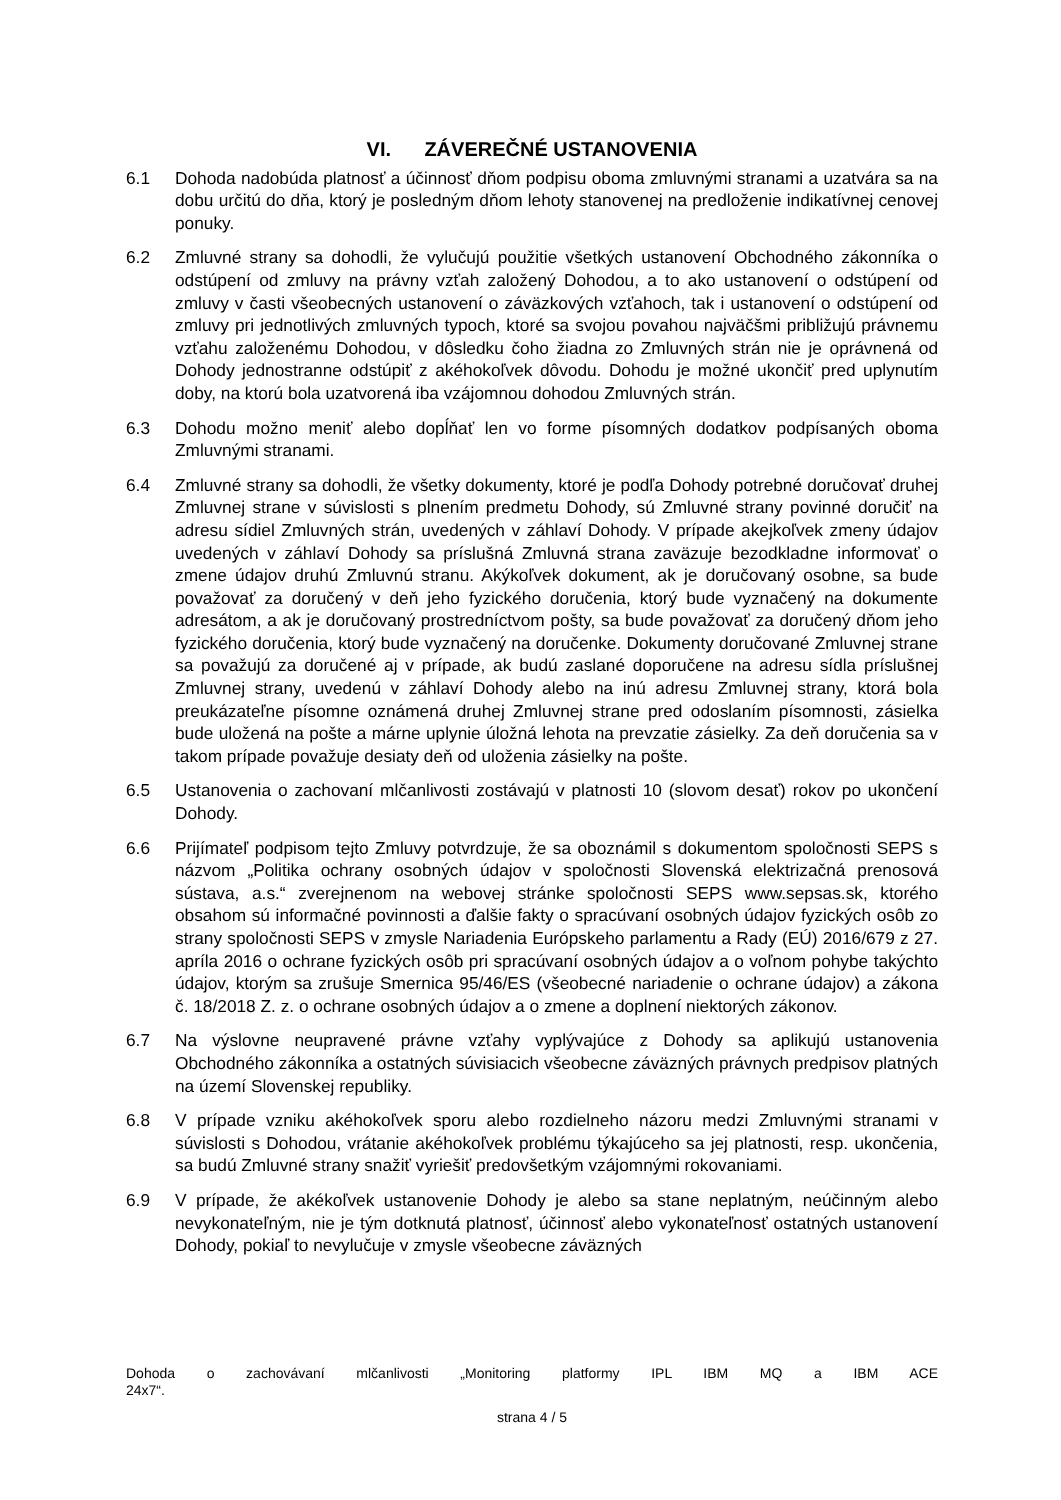VI. ZÁVEREČNÉ USTANOVENIA
6.1 Dohoda nadobúda platnosť a účinnosť dňom podpisu oboma zmluvnými stranami a uzatvára sa na dobu určitú do dňa, ktorý je posledným dňom lehoty stanovenej na predloženie indikatívnej cenovej ponuky.
6.2 Zmluvné strany sa dohodli, že vylučujú použitie všetkých ustanovení Obchodného zákonníka o odstúpení od zmluvy na právny vzťah založený Dohodou, a to ako ustanovení o odstúpení od zmluvy v časti všeobecných ustanovení o záväzkových vzťahoch, tak i ustanovení o odstúpení od zmluvy pri jednotlivých zmluvných typoch, ktoré sa svojou povahou najväčšmi približujú právnemu vzťahu založenému Dohodou, v dôsledku čoho žiadna zo Zmluvných strán nie je oprávnená od Dohody jednostranne odstúpiť z akéhokoľvek dôvodu. Dohodu je možné ukončiť pred uplynutím doby, na ktorú bola uzatvorená iba vzájomnou dohodou Zmluvných strán.
6.3 Dohodu možno meniť alebo dopĺňať len vo forme písomných dodatkov podpísaných oboma Zmluvnými stranami.
6.4 Zmluvné strany sa dohodli, že všetky dokumenty, ktoré je podľa Dohody potrebné doručovať druhej Zmluvnej strane v súvislosti s plnením predmetu Dohody, sú Zmluvné strany povinné doručiť na adresu sídiel Zmluvných strán, uvedených v záhlaví Dohody. V prípade akejkoľvek zmeny údajov uvedených v záhlaví Dohody sa príslušná Zmluvná strana zaväzuje bezodkladne informovať o zmene údajov druhú Zmluvnú stranu. Akýkoľvek dokument, ak je doručovaný osobne, sa bude považovať za doručený v deň jeho fyzického doručenia, ktorý bude vyznačený na dokumente adresátom, a ak je doručovaný prostredníctvom pošty, sa bude považovať za doručený dňom jeho fyzického doručenia, ktorý bude vyznačený na doručenke. Dokumenty doručované Zmluvnej strane sa považujú za doručené aj v prípade, ak budú zaslané doporučene na adresu sídla príslušnej Zmluvnej strany, uvedenú v záhlaví Dohody alebo na inú adresu Zmluvnej strany, ktorá bola preukázateľne písomne oznámená druhej Zmluvnej strane pred odoslaním písomnosti, zásielka bude uložená na pošte a márne uplynie úložná lehota na prevzatie zásielky. Za deň doručenia sa v takom prípade považuje desiaty deň od uloženia zásielky na pošte.
6.5 Ustanovenia o zachovaní mlčanlivosti zostávajú v platnosti 10 (slovom desať) rokov po ukončení Dohody.
6.6 Prijímateľ podpisom tejto Zmluvy potvrdzuje, že sa oboznámil s dokumentom spoločnosti SEPS s názvom „Politika ochrany osobných údajov v spoločnosti Slovenská elektrizačná prenosová sústava, a.s.“ zverejnenom na webovej stránke spoločnosti SEPS www.sepsas.sk, ktorého obsahom sú informačné povinnosti a ďalšie fakty o spracúvaní osobných údajov fyzických osôb zo strany spoločnosti SEPS v zmysle Nariadenia Európskeho parlamentu a Rady (EÚ) 2016/679 z 27. apríla 2016 o ochrane fyzických osôb pri spracúvaní osobných údajov a o voľnom pohybe takýchto údajov, ktorým sa zrušuje Smernica 95/46/ES (všeobecné nariadenie o ochrane údajov) a zákona č. 18/2018 Z. z. o ochrane osobných údajov a o zmene a doplnení niektorých zákonov.
6.7 Na výslovne neupravené právne vzťahy vyplývajúce z Dohody sa aplikujú ustanovenia Obchodného zákonníka a ostatných súvisiacich všeobecne záväzných právnych predpisov platných na území Slovenskej republiky.
6.8 V prípade vzniku akéhokoľvek sporu alebo rozdielneho názoru medzi Zmluvnými stranami v súvislosti s Dohodou, vrátanie akéhokoľvek problému týkajúceho sa jej platnosti, resp. ukončenia, sa budú Zmluvné strany snažiť vyriešiť predovšetkým vzájomnými rokovaniami.
6.9 V prípade, že akékoľvek ustanovenie Dohody je alebo sa stane neplatným, neúčinným alebo nevykonateľným, nie je tým dotknutá platnosť, účinnosť alebo vykonateľnosť ostatných ustanovení Dohody, pokiaľ to nevylučuje v zmysle všeobecne záväzných
Dohoda o zachovávaní mlčanlivosti „Monitoring platformy IPL IBM MQ a IBM ACE
24x7“.
strana 4 / 5